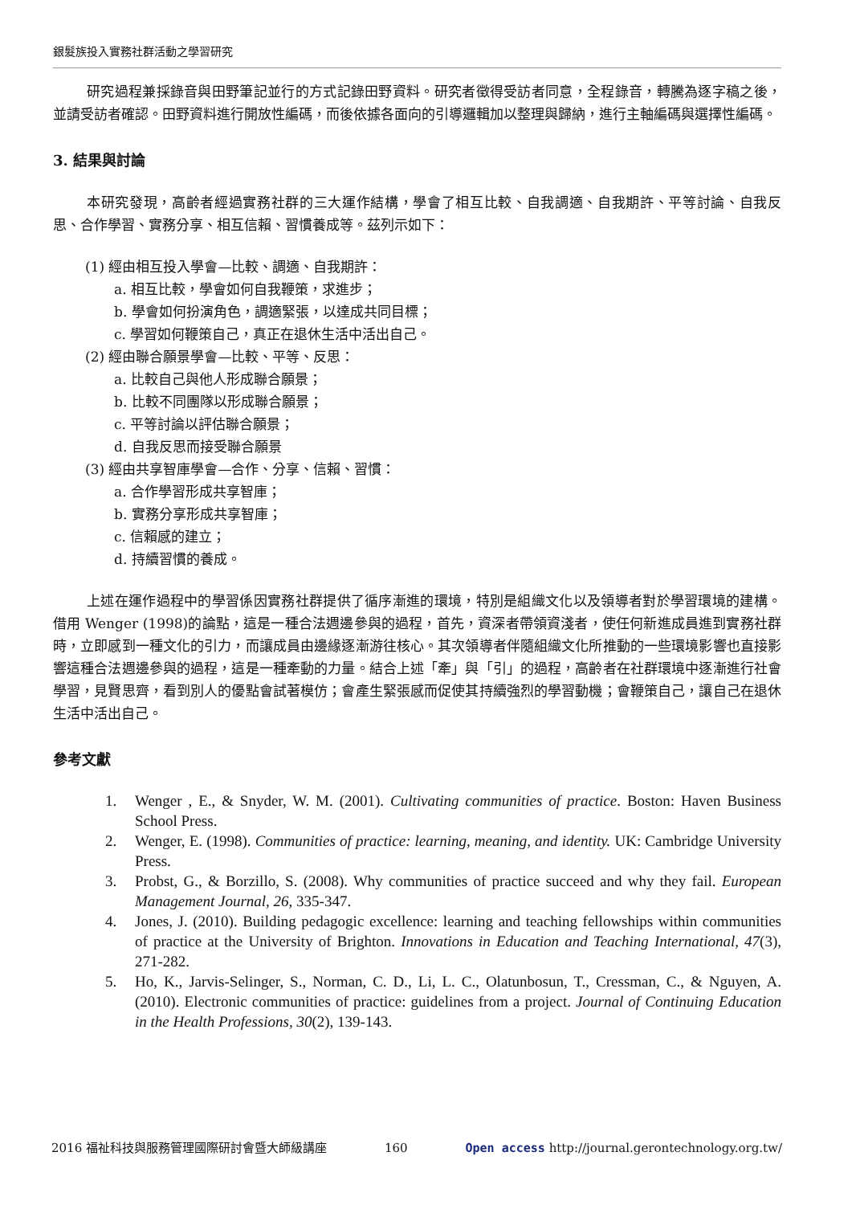銀髮族投入實務社群活動之學習研究
研究過程兼採錄音與田野筆記並行的方式記錄田野資料。研究者徵得受訪者同意，全程錄音，轉騰為逐字稿之後，並請受訪者確認。田野資料進行開放性編碼，而後依據各面向的引導邏輯加以整理與歸納，進行主軸編碼與選擇性編碼。
3. 結果與討論
本研究發現，高齡者經過實務社群的三大運作結構，學會了相互比較、自我調適、自我期許、平等討論、自我反思、合作學習、實務分享、相互信賴、習慣養成等。茲列示如下：
(1) 經由相互投入學會—比較、調適、自我期許：
a. 相互比較，學會如何自我鞭策，求進步；
b. 學會如何扮演角色，調適緊張，以達成共同目標；
c. 學習如何鞭策自己，真正在退休生活中活出自己。
(2) 經由聯合願景學會—比較、平等、反思：
a. 比較自己與他人形成聯合願景；
b. 比較不同團隊以形成聯合願景；
c. 平等討論以評估聯合願景；
d. 自我反思而接受聯合願景
(3) 經由共享智庫學會—合作、分享、信賴、習慣：
a. 合作學習形成共享智庫；
b. 實務分享形成共享智庫；
c. 信賴感的建立；
d. 持續習慣的養成。
上述在運作過程中的學習係因實務社群提供了循序漸進的環境，特別是組織文化以及領導者對於學習環境的建構。借用 Wenger (1998)的論點，這是一種合法週邊參與的過程，首先，資深者帶領資淺者，使任何新進成員進到實務社群時，立即感到一種文化的引力，而讓成員由邊緣逐漸游往核心。其次領導者伴隨組織文化所推動的一些環境影響也直接影響這種合法週邊參與的過程，這是一種牽動的力量。結合上述「牽」與「引」的過程，高齡者在社群環境中逐漸進行社會學習，見賢思齊，看到別人的優點會試著模仿；會產生緊張感而促使其持續強烈的學習動機；會鞭策自己，讓自己在退休生活中活出自己。
參考文獻
1. Wenger , E., & Snyder, W. M. (2001). Cultivating communities of practice. Boston: Haven Business School Press.
2. Wenger, E. (1998). Communities of practice: learning, meaning, and identity. UK: Cambridge University Press.
3. Probst, G., & Borzillo, S. (2008). Why communities of practice succeed and why they fail. European Management Journal, 26, 335-347.
4. Jones, J. (2010). Building pedagogic excellence: learning and teaching fellowships within communities of practice at the University of Brighton. Innovations in Education and Teaching International, 47(3), 271-282.
5. Ho, K., Jarvis-Selinger, S., Norman, C. D., Li, L. C., Olatunbosun, T., Cressman, C., & Nguyen, A. (2010). Electronic communities of practice: guidelines from a project. Journal of Continuing Education in the Health Professions, 30(2), 139-143.
2016 福祉科技與服務管理國際研討會暨大師級講座 160 Open access http://journal.gerontechnology.org.tw/